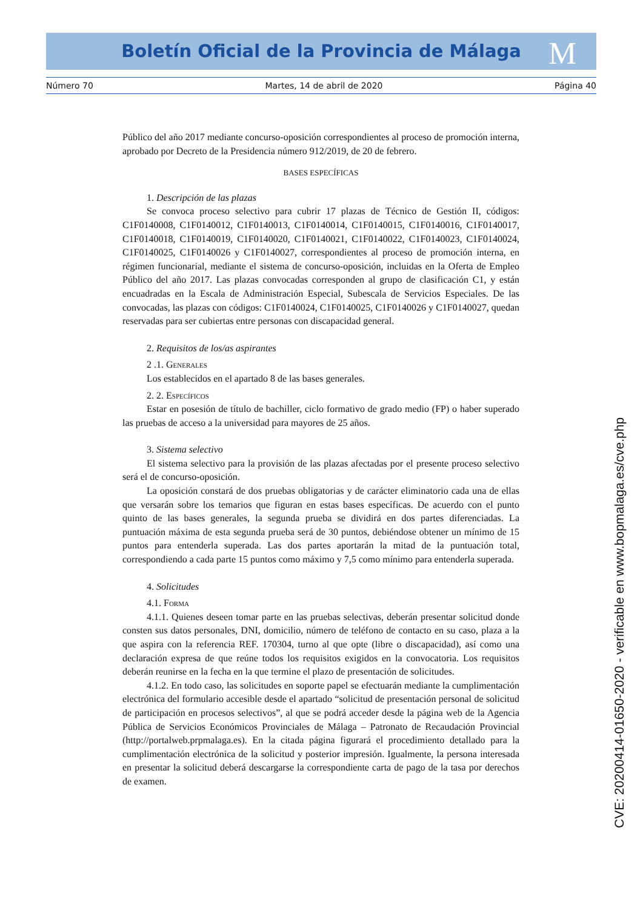Boletín Oficial de la Provincia de Málaga M
Número 70 Martes, 14 de abril de 2020 Página 40
Público del año 2017 mediante concurso-oposición correspondientes al proceso de promoción interna, aprobado por Decreto de la Presidencia número 912/2019, de 20 de febrero.
BASES ESPECÍFICAS
1. Descripción de las plazas
Se convoca proceso selectivo para cubrir 17 plazas de Técnico de Gestión II, códigos: C1F0140008, C1F0140012, C1F0140013, C1F0140014, C1F0140015, C1F0140016, C1F0140017, C1F0140018, C1F0140019, C1F0140020, C1F0140021, C1F0140022, C1F0140023, C1F0140024, C1F0140025, C1F0140026 y C1F0140027, correspondientes al proceso de promoción interna, en régimen funcionarial, mediante el sistema de concurso-oposición, incluidas en la Oferta de Empleo Público del año 2017. Las plazas convocadas corresponden al grupo de clasificación C1, y están encuadradas en la Escala de Administración Especial, Subescala de Servicios Especiales. De las convocadas, las plazas con códigos: C1F0140024, C1F0140025, C1F0140026 y C1F0140027, quedan reservadas para ser cubiertas entre personas con discapacidad general.
2. Requisitos de los/as aspirantes
2 .1. Generales
Los establecidos en el apartado 8 de las bases generales.
2. 2. Específicos
Estar en posesión de título de bachiller, ciclo formativo de grado medio (FP) o haber superado las pruebas de acceso a la universidad para mayores de 25 años.
3. Sistema selectivo
El sistema selectivo para la provisión de las plazas afectadas por el presente proceso selectivo será el de concurso-oposición.
La oposición constará de dos pruebas obligatorias y de carácter eliminatorio cada una de ellas que versarán sobre los temarios que figuran en estas bases específicas. De acuerdo con el punto quinto de las bases generales, la segunda prueba se dividirá en dos partes diferenciadas. La puntuación máxima de esta segunda prueba será de 30 puntos, debiéndose obtener un mínimo de 15 puntos para entenderla superada. Las dos partes aportarán la mitad de la puntuación total, correspondiendo a cada parte 15 puntos como máximo y 7,5 como mínimo para entenderla superada.
4. Solicitudes
4.1. Forma
4.1.1. Quienes deseen tomar parte en las pruebas selectivas, deberán presentar solicitud donde consten sus datos personales, DNI, domicilio, número de teléfono de contacto en su caso, plaza a la que aspira con la referencia REF. 170304, turno al que opte (libre o discapacidad), así como una declaración expresa de que reúne todos los requisitos exigidos en la convocatoria. Los requisitos deberán reunirse en la fecha en la que termine el plazo de presentación de solicitudes.
4.1.2. En todo caso, las solicitudes en soporte papel se efectuarán mediante la cumplimentación electrónica del formulario accesible desde el apartado “solicitud de presentación personal de solicitud de participación en procesos selectivos”, al que se podrá acceder desde la página web de la Agencia Pública de Servicios Económicos Provinciales de Málaga – Patronato de Recaudación Provincial (http://portalweb.prpmalaga.es). En la citada página figurará el procedimiento detallado para la cumplimentación electrónica de la solicitud y posterior impresión. Igualmente, la persona interesada en presentar la solicitud deberá descargarse la correspondiente carta de pago de la tasa por derechos de examen.
CVE: 20200414-01650-2020 - verificable en www.bopmalaga.es/cve.php